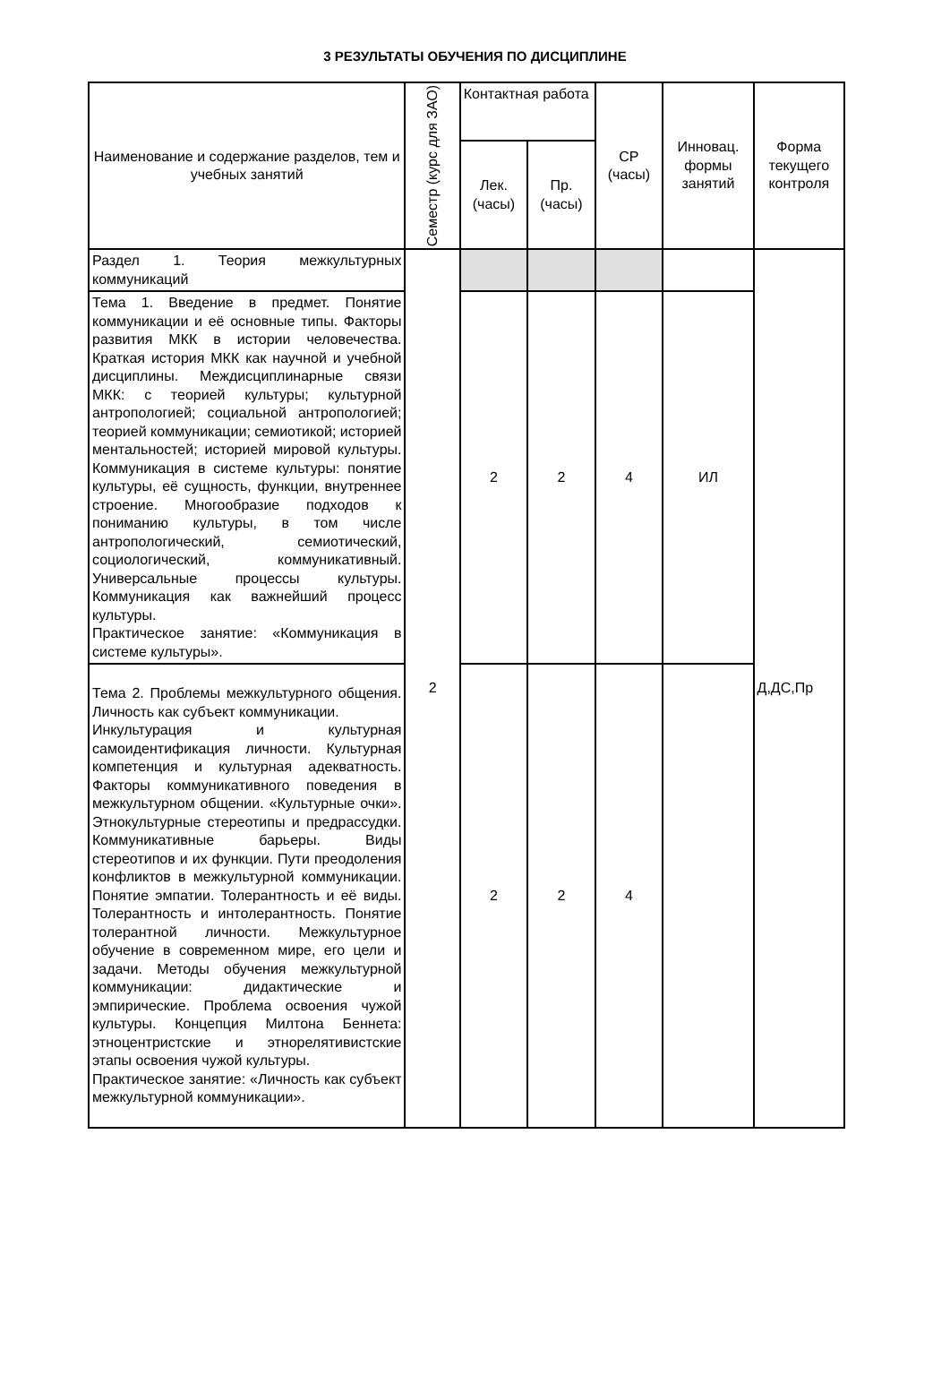3 РЕЗУЛЬТАТЫ ОБУЧЕНИЯ ПО ДИСЦИПЛИНЕ
| Наименование и содержание разделов, тем и учебных занятий | Семестр (курс для ЗАО) | Контактная работа | | СР (часы) | Инновац. формы занятий | Форма текущего контроля |
| --- | --- | --- | --- | --- | --- | --- |
| | | Лек. (часы) | Пр. (часы) | | | |
| Раздел 1. Теория межкультурных коммуникаций | 2 | | | | | Д,ДС,Пр |
| Тема 1. Введение в предмет. Понятие коммуникации и её основные типы. Факторы развития МКК в истории человечества. Краткая история МКК как научной и учебной дисциплины. Междисциплинарные связи МКК: с теорией культуры; культурной антропологией; социальной антропологией; теорией коммуникации; семиотикой; историей ментальностей; историей мировой культуры. Коммуникация в системе культуры: понятие культуры, её сущность, функции, внутреннее строение. Многообразие подходов к пониманию культуры, в том числе антропологический, семиотический, социологический, коммуникативный. Универсальные процессы культуры. Коммуникация как важнейший процесс культуры. Практическое занятие: «Коммуникация в системе культуры». | | 2 | 2 | 4 | ИЛ | |
| Тема 2. Проблемы межкультурного общения. Личность как субъект коммуникации. Инкультурация и культурная самоидентификация личности. Культурная компетенция и культурная адекватность. Факторы коммуникативного поведения в межкультурном общении. «Культурные очки». Этнокультурные стереотипы и предрассудки. Коммуникативные барьеры. Виды стереотипов и их функции. Пути преодоления конфликтов в межкультурной коммуникации. Понятие эмпатии. Толерантность и её виды. Толерантность и интолерантность. Понятие толерантной личности. Межкультурное обучение в современном мире, его цели и задачи. Методы обучения межкультурной коммуникации: дидактические и эмпирические. Проблема освоения чужой культуры. Концепция Милтона Беннета: этноцентристские и этнорелятивистские этапы освоения чужой культуры. Практическое занятие: «Личность как субъект межкультурной коммуникации». | | 2 | 2 | 4 | | |